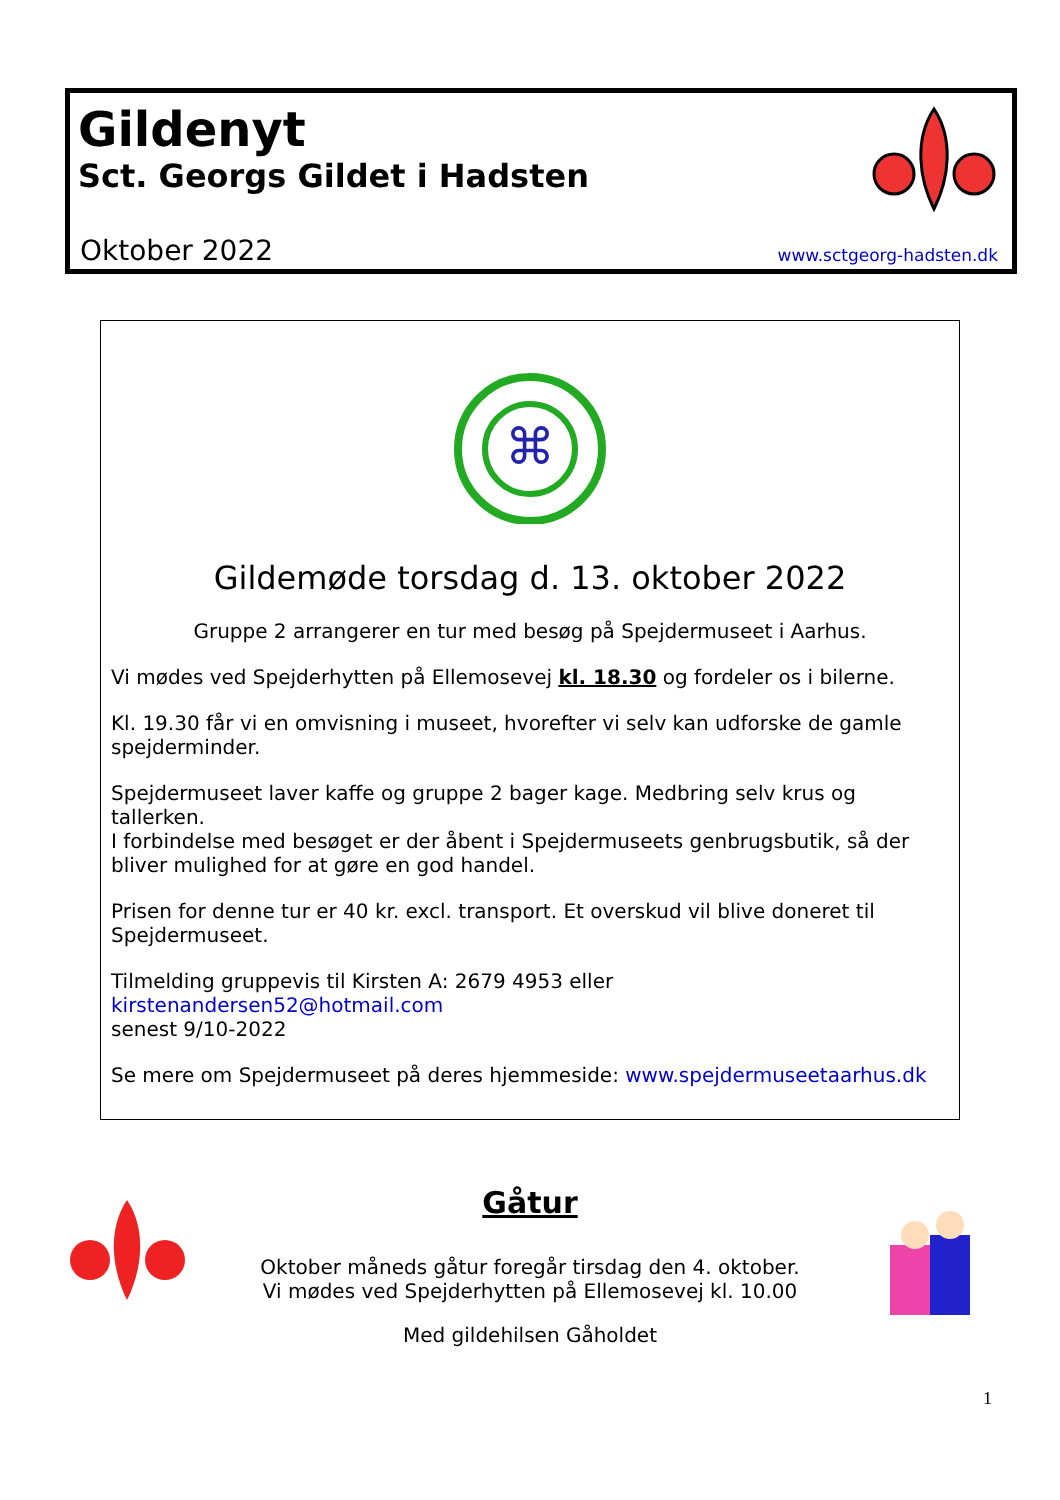Gildenyt
Sct. Georgs Gildet i Hadsten
Oktober 2022 www.sctgeorg-hadsten.dk
⌘
Gildemøde torsdag d. 13. oktober 2022
Gruppe 2 arrangerer en tur med besøg på Spejdermuseet i Aarhus.
Vi mødes ved Spejderhytten på Ellemosevej kl. 18.30 og fordeler os i bilerne.
Kl. 19.30 får vi en omvisning i museet, hvorefter vi selv kan udforske de gamle spejderminder.
Spejdermuseet laver kaffe og gruppe 2 bager kage. Medbring selv krus og tallerken.
I forbindelse med besøget er der åbent i Spejdermuseets genbrugsbutik, så der bliver mulighed for at gøre en god handel.
Prisen for denne tur er 40 kr. excl. transport. Et overskud vil blive doneret til Spejdermuseet.
Tilmelding gruppevis til Kirsten A: 2679 4953 eller kirstenandersen52@hotmail.com
senest 9/10-2022
Se mere om Spejdermuseet på deres hjemmeside: www.spejdermuseetaarhus.dk
Gåtur
Oktober måneds gåtur foregår tirsdag den 4. oktober.
Vi mødes ved Spejderhytten på Ellemosevej kl. 10.00
Med gildehilsen Gåholdet
1